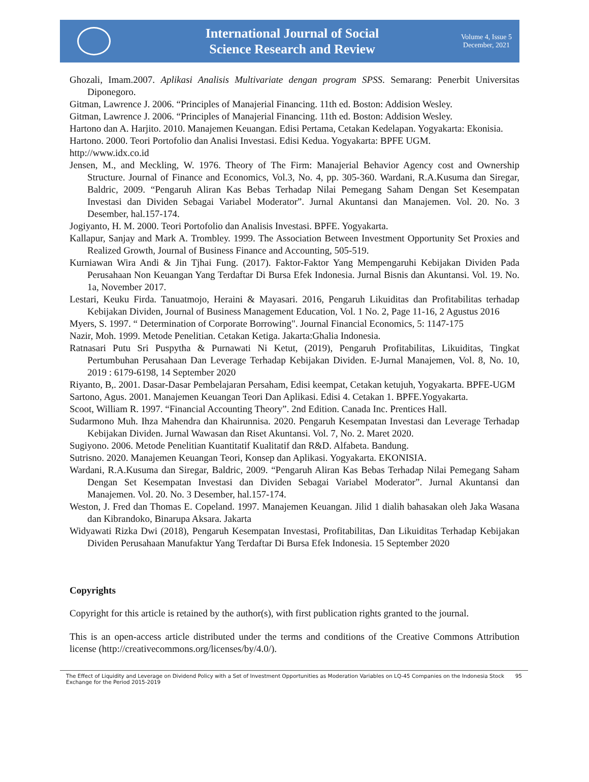International Journal of Social
Science Research and Review
Volume 4, Issue 5
December, 2021
Ghozali, Imam.2007. Aplikasi Analisis Multivariate dengan program SPSS. Semarang: Penerbit Universitas Diponegoro.
Gitman, Lawrence J. 2006. “Principles of Manajerial Financing. 11th ed. Boston: Addision Wesley.
Gitman, Lawrence J. 2006. “Principles of Manajerial Financing. 11th ed. Boston: Addision Wesley.
Hartono dan A. Harjito. 2010. Manajemen Keuangan. Edisi Pertama, Cetakan Kedelapan. Yogyakarta: Ekonisia.
Hartono. 2000. Teori Portofolio dan Analisi Investasi. Edisi Kedua. Yogyakarta: BPFE UGM.
http://www.idx.co.id
Jensen, M., and Meckling, W. 1976. Theory of The Firm: Manajerial Behavior Agency cost and Ownership Structure. Journal of Finance and Economics, Vol.3, No. 4, pp. 305-360. Wardani, R.A.Kusuma dan Siregar, Baldric, 2009. “Pengaruh Aliran Kas Bebas Terhadap Nilai Pemegang Saham Dengan Set Kesempatan Investasi dan Dividen Sebagai Variabel Moderator”. Jurnal Akuntansi dan Manajemen. Vol. 20. No. 3 Desember, hal.157-174.
Jogiyanto, H. M. 2000. Teori Portofolio dan Analisis Investasi. BPFE. Yogyakarta.
Kallapur, Sanjay and Mark A. Trombley. 1999. The Association Between Investment Opportunity Set Proxies and Realized Growth, Journal of Business Finance and Accounting, 505-519.
Kurniawan Wira Andi & Jin Tjhai Fung. (2017). Faktor-Faktor Yang Mempengaruhi Kebijakan Dividen Pada Perusahaan Non Keuangan Yang Terdaftar Di Bursa Efek Indonesia. Jurnal Bisnis dan Akuntansi. Vol. 19. No. 1a, November 2017.
Lestari, Keuku Firda. Tanuatmojo, Heraini & Mayasari. 2016, Pengaruh Likuiditas dan Profitabilitas terhadap Kebijakan Dividen, Journal of Business Management Education, Vol. 1 No. 2, Page 11-16, 2 Agustus 2016
Myers, S. 1997. “ Determination of Corporate Borrowing". Journal Financial Economics, 5: 1147-175
Nazir, Moh. 1999. Metode Penelitian. Cetakan Ketiga. Jakarta:Ghalia Indonesia.
Ratnasari Putu Sri Puspytha & Purnawati Ni Ketut, (2019), Pengaruh Profitabilitas, Likuiditas, Tingkat Pertumbuhan Perusahaan Dan Leverage Terhadap Kebijakan Dividen. E-Jurnal Manajemen, Vol. 8, No. 10, 2019 : 6179-6198, 14 September 2020
Riyanto, B,. 2001. Dasar-Dasar Pembelajaran Persaham, Edisi keempat, Cetakan ketujuh, Yogyakarta. BPFE-UGM
Sartono, Agus. 2001. Manajemen Keuangan Teori Dan Aplikasi. Edisi 4. Cetakan 1. BPFE.Yogyakarta.
Scoot, William R. 1997. “Financial Accounting Theory”. 2nd Edition. Canada Inc. Prentices Hall.
Sudarmono Muh. Ihza Mahendra dan Khairunnisa. 2020. Pengaruh Kesempatan Investasi dan Leverage Terhadap Kebijakan Dividen. Jurnal Wawasan dan Riset Akuntansi. Vol. 7, No. 2. Maret 2020.
Sugiyono. 2006. Metode Penelitian Kuantitatif Kualitatif dan R&D. Alfabeta. Bandung.
Sutrisno. 2020. Manajemen Keuangan Teori, Konsep dan Aplikasi. Yogyakarta. EKONISIA.
Wardani, R.A.Kusuma dan Siregar, Baldric, 2009. “Pengaruh Aliran Kas Bebas Terhadap Nilai Pemegang Saham Dengan Set Kesempatan Investasi dan Dividen Sebagai Variabel Moderator”. Jurnal Akuntansi dan Manajemen. Vol. 20. No. 3 Desember, hal.157-174.
Weston, J. Fred dan Thomas E. Copeland. 1997. Manajemen Keuangan. Jilid 1 dialih bahasakan oleh Jaka Wasana dan Kibrandoko, Binarupa Aksara. Jakarta
Widyawati Rizka Dwi (2018), Pengaruh Kesempatan Investasi, Profitabilitas, Dan Likuiditas Terhadap Kebijakan Dividen Perusahaan Manufaktur Yang Terdaftar Di Bursa Efek Indonesia. 15 September 2020
Copyrights
Copyright for this article is retained by the author(s), with first publication rights granted to the journal.
This is an open-access article distributed under the terms and conditions of the Creative Commons Attribution license (http://creativecommons.org/licenses/by/4.0/).
The Effect of Liquidity and Leverage on Dividend Policy with a Set of Investment Opportunities as Moderation Variables on LQ-45 Companies on the Indonesia Stock Exchange for the Period 2015-2019 95